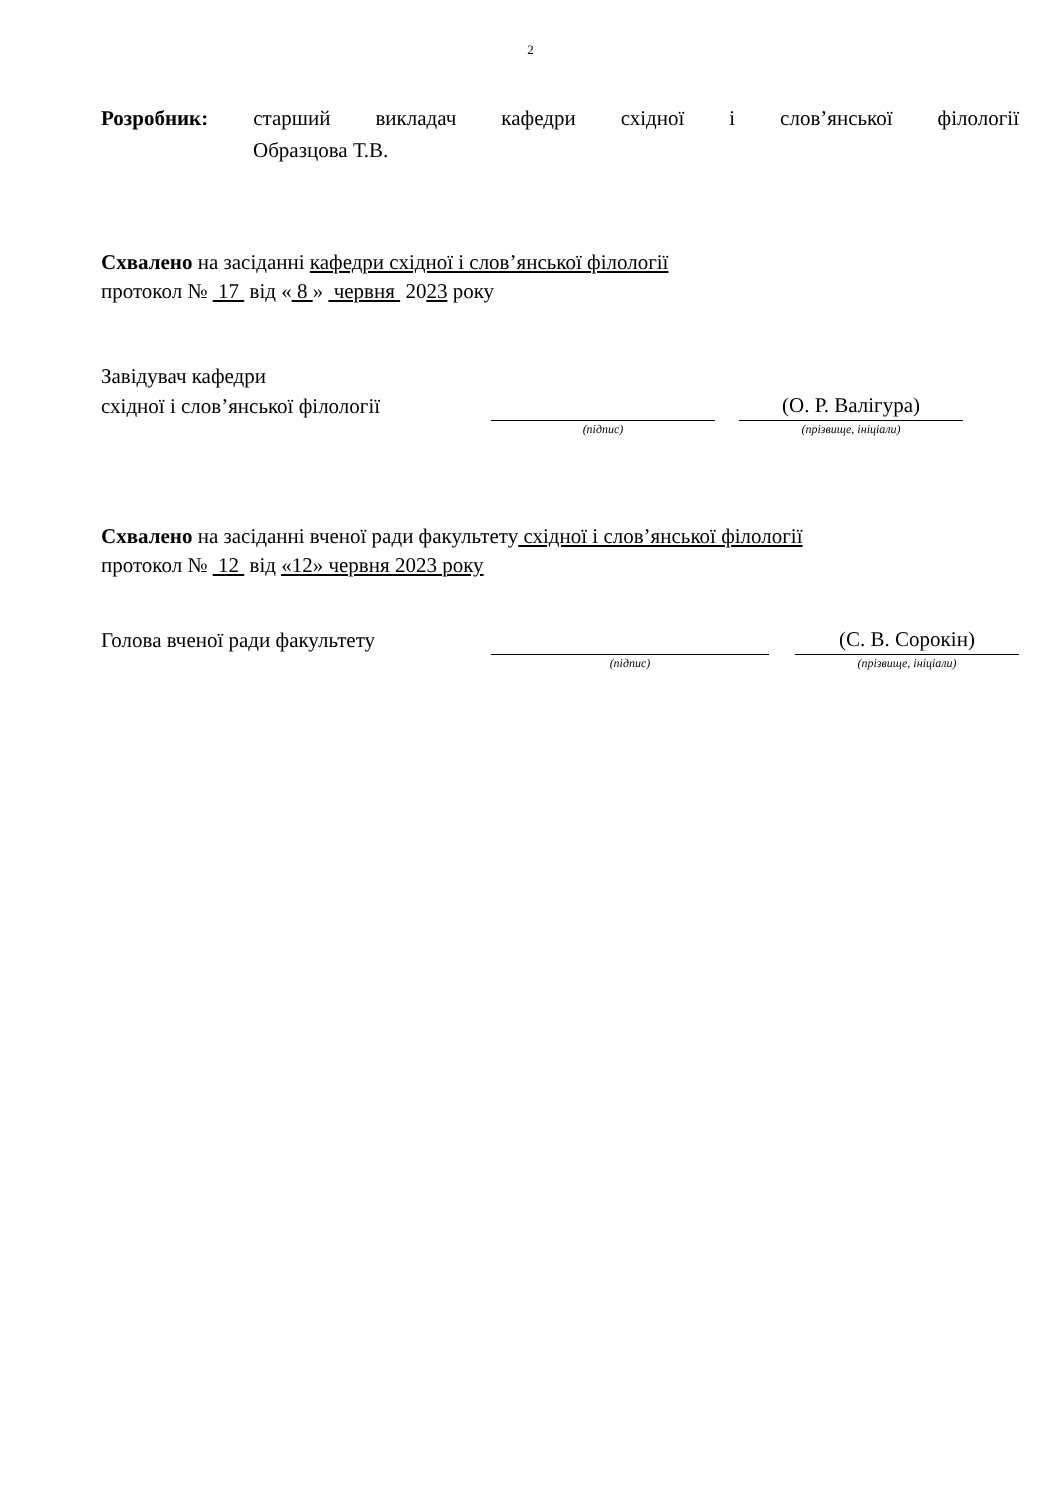2
Розробник: старший викладач кафедри східної і слов’янської філології
Образцова Т.В.
Схвалено на засіданні кафедри східної і слов’янської філології
протокол № 17 від « 8 » червня 2023 року
Завідувач кафедри
східної і слов’янської філології (О. Р. Валігура)
(підпис) (прізвище, ініціали)
Схвалено на засіданні вченої ради факультету східної і слов’янської філології
протокол № 12 від «12» червня 2023 року
Голова вченої ради факультету (С. В. Сорокін)
(підпис) (прізвище, ініціали)